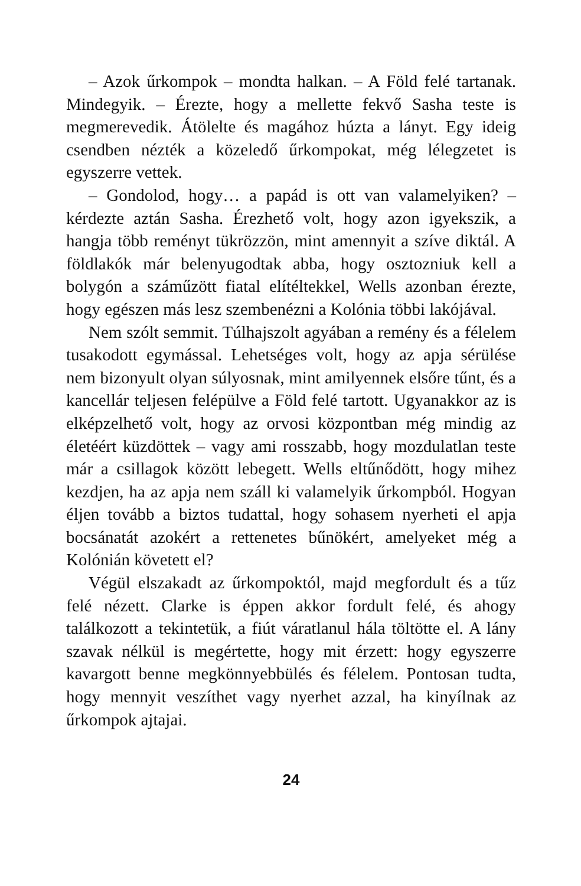– Azok űrkompok – mondta halkan. – A Föld felé tartanak. Mindegyik. – Érezte, hogy a mellette fekvő Sasha teste is megmerevedik. Átölelte és magához húzta a lányt. Egy ideig csendben nézték a közeledő űrkompokat, még lélegzetet is egyszerre vettek.
– Gondolod, hogy… a papád is ott van valamelyiken? – kérdezte aztán Sasha. Érezhető volt, hogy azon igyekszik, a hangja több reményt tükrözzön, mint amennyit a szíve diktál. A földlakók már belenyugodtak abba, hogy osztozniuk kell a bolygón a száműzött fiatal elítéltekkel, Wells azonban érezte, hogy egészen más lesz szembenézni a Kolónia többi lakójával.
Nem szólt semmit. Túlhajszolt agyában a remény és a félelem tusakodott egymással. Lehetséges volt, hogy az apja sérülése nem bizonyult olyan súlyosnak, mint amilyennek elsőre tűnt, és a kancellár teljesen felépülve a Föld felé tartott. Ugyanakkor az is elképzelhető volt, hogy az orvosi központban még mindig az életéért küzdöttek – vagy ami rosszabb, hogy mozdulatlan teste már a csillagok között lebegett. Wells eltűnődött, hogy mihez kezdjen, ha az apja nem száll ki valamelyik űrkompból. Hogyan éljen tovább a biztos tudattal, hogy sohasem nyerheti el apja bocsánatát azokért a rettenetes bűnökért, amelyeket még a Kolónián követett el?
Végül elszakadt az űrkompoktól, majd megfordult és a tűz felé nézett. Clarke is éppen akkor fordult felé, és ahogy találkozott a tekintetük, a fiút váratlanul hála töltötte el. A lány szavak nélkül is megértette, hogy mit érzett: hogy egyszerre kavargott benne megkönnyebbülés és félelem. Pontosan tudta, hogy mennyit veszíthet vagy nyerhet azzal, ha kinyílnak az űrkompok ajtajai.
24